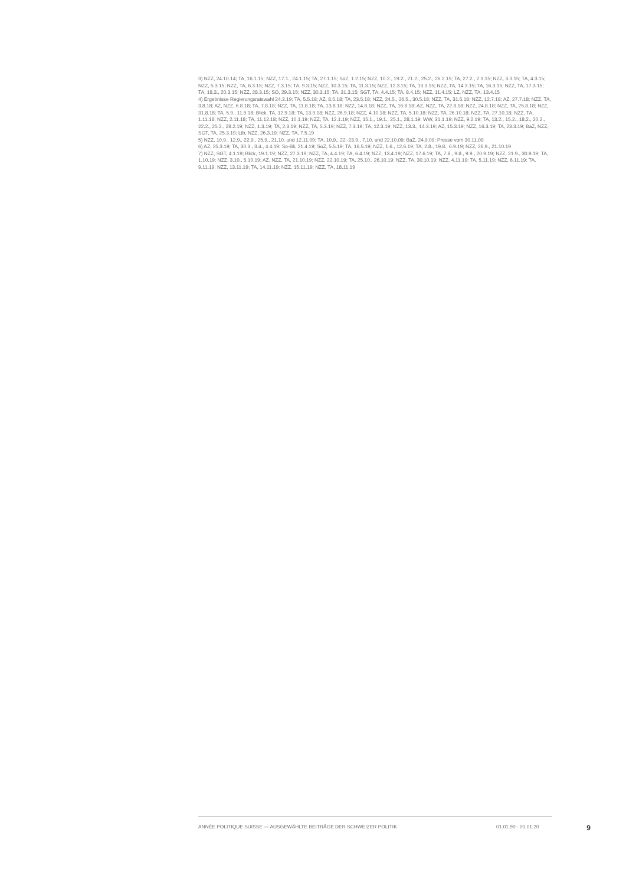3) NZZ, 24.10.14; TA, 16.1.15; NZZ, 17.1., 24.1.15; TA, 27.1.15; SoZ, 1.2.15; NZZ, 10.2., 19.2., 21.2., 25.2., 26.2.15; TA, 27.2., 2.3.15; NZZ, 3.3.15; TA, 4.3.15; NZZ, 5.3.15; NZZ, TA, 6.3.15; NZZ, 7.3.15; TA, 9.3.15; NZZ, 10.3.15; TA, 11.3.15; NZZ, 12.3.15; TA, 13.3.15; NZZ, TA, 14.3.15; TA, 16.3.15; NZZ, TA, 17.3.15; TA, 18.3., 20.3.15; NZZ, 28.3.15; SO, 29.3.15; NZZ, 30.3.15; TA, 31.3.15; SGT, TA, 4.4.15; TA, 8.4.15; NZZ, 11.4.15; LZ, NZZ, TA, 13.4.15
4) Ergebnisse Regierungsratswahl 24.3.19; TA, 5.5.18; AZ, 8.5.18; TA, 23.5.18; NZZ, 24.5., 26.5., 30.5.18; NZZ, TA, 31.5.18; NZZ, 12.7.18; AZ, 27.7.18; NZZ, TA, 3.8.18; AZ, NZZ, 6.8.18; TA, 7.8.18; NZZ, TA, 11.8.18; TA, 13.8.18; NZZ, 14.8.18; NZZ, TA, 16.8.18; AZ, NZZ, TA, 22.8.18; NZZ, 24.8.18; NZZ, TA, 25.8.18; NZZ, 31.8.18; TA, 5.9., 11.9.18; Blick, TA, 12.9.18; TA, 13.9.18; NZZ, 26.9.18; NZZ, 4.10.18; NZZ, TA, 5.10.18; NZZ, TA, 26.10.18; NZZ, TA, 27.10.18; NZZ, TA, 1.11.18; NZZ, 2.11.18; TA, 11.12.18; NZZ, 10.1.19; NZZ, TA, 12.1.19; NZZ, 15.1., 19.1., 25.1., 28.1.19; WW, 31.1.19; NZZ, 9.2.19; TA, 13.2., 15.2., 18.2., 20.2., 22.2., 25.2., 28.2.19; NZZ, 1.3.19; TA, 2.3.19; NZZ, TA, 5.3.19; NZZ, 7.3.19; TA, 12.3.19; NZZ, 13.3., 14.3.19; AZ, 15.3.19; NZZ, 16.3.19; TA, 23.3.19; BaZ, NZZ, SGT, TA, 25.3.19; Lib, NZZ, 26.3.19; NZZ, TA, 7.5.19
5) NZZ, 10.9., 12.9., 22.9., 25.9., 21.10. und 12.11.09; TA, 10.9., 22.-23.9., 7.10. und 22.10.09; BaZ, 24.9.09; Presse vom 30.11.09
6) AZ, 25.3.19; TA, 30.3., 3.4., 4.4.19; So-Bli, 21.4.19; SoZ, 5.5.19; TA, 16.5.19; NZZ, 1.6., 12.6.19; TA, 2.8., 19.8., 6.9.19; NZZ, 26.9., 21.10.19
7) NZZ, SGT, 4.1.19; Blick, 19.1.19; NZZ, 27.3.19; NZZ, TA, 4.4.19; TA, 6.4.19; NZZ, 13.4.19; NZZ, 17.6.19; TA, 7.8., 9.8., 9.9., 20.9.19; NZZ, 21.9., 30.9.19; TA, 1.10.19; NZZ, 3.10., 5.10.19; AZ, NZZ, TA, 21.10.19; NZZ, 22.10.19; TA, 25.10., 26.10.19; NZZ, TA, 30.10.19; NZZ, 4.11.19; TA, 5.11.19; NZZ, 6.11.19; TA, 9.11.19; NZZ, 13.11.19; TA, 14.11.19; NZZ, 15.11.19; NZZ, TA, 18.11.19
ANNÉE POLITIQUE SUISSE — AUSGEWÄHLTE BEITRÄGE DER SCHWEIZER POLITIK 01.01.90 - 01.01.20 9